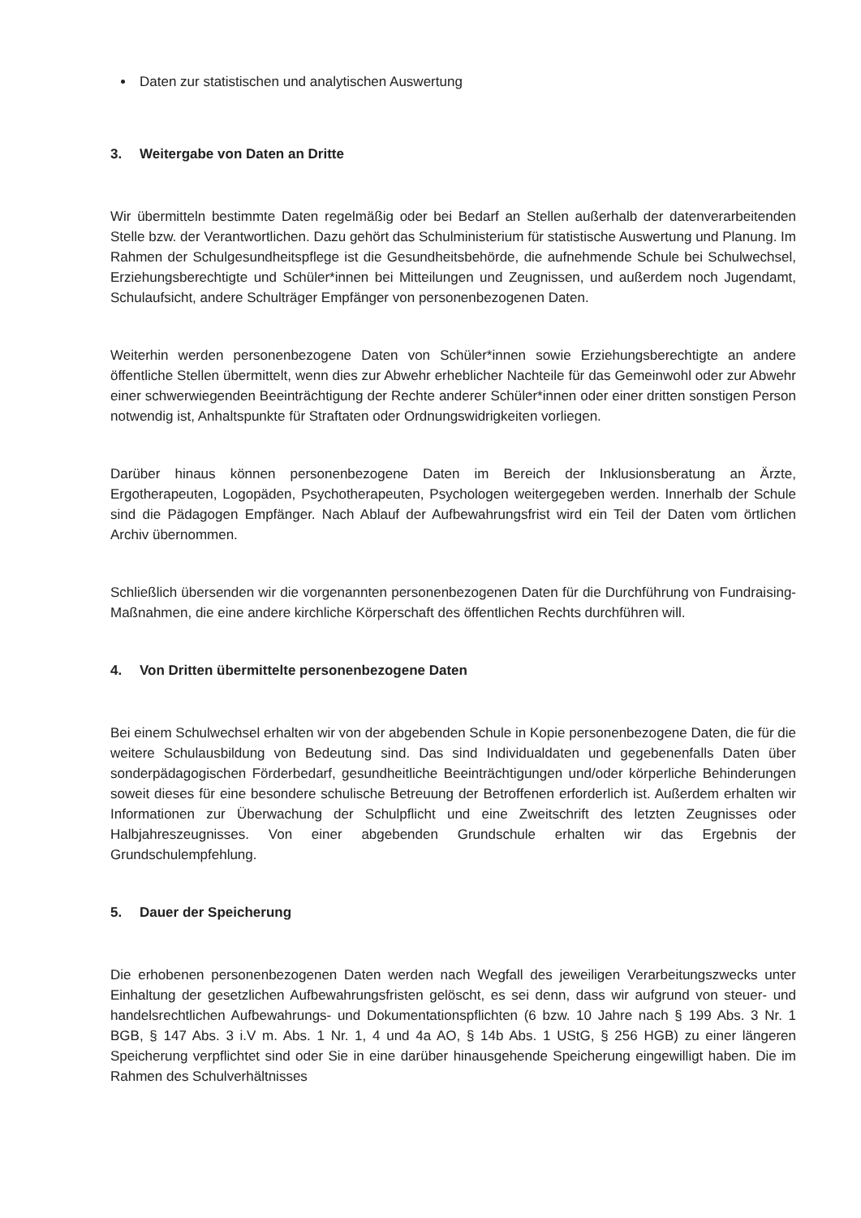Daten zur statistischen und analytischen Auswertung
3. Weitergabe von Daten an Dritte
Wir übermitteln bestimmte Daten regelmäßig oder bei Bedarf an Stellen außerhalb der datenverarbeitenden Stelle bzw. der Verantwortlichen. Dazu gehört das Schulministerium für statistische Auswertung und Planung. Im Rahmen der Schulgesundheitspflege ist die Gesundheitsbehörde, die aufnehmende Schule bei Schulwechsel, Erziehungsberechtigte und Schüler*innen bei Mitteilungen und Zeugnissen, und außerdem noch Jugendamt, Schulaufsicht, andere Schulträger Empfänger von personenbezogenen Daten.
Weiterhin werden personenbezogene Daten von Schüler*innen sowie Erziehungsberechtigte an andere öffentliche Stellen übermittelt, wenn dies zur Abwehr erheblicher Nachteile für das Gemeinwohl oder zur Abwehr einer schwerwiegenden Beeinträchtigung der Rechte anderer Schüler*innen oder einer dritten sonstigen Person notwendig ist, Anhaltspunkte für Straftaten oder Ordnungswidrigkeiten vorliegen.
Darüber hinaus können personenbezogene Daten im Bereich der Inklusionsberatung an Ärzte, Ergotherapeuten, Logopäden, Psychotherapeuten, Psychologen weitergegeben werden. Innerhalb der Schule sind die Pädagogen Empfänger. Nach Ablauf der Aufbewahrungsfrist wird ein Teil der Daten vom örtlichen Archiv übernommen.
Schließlich übersenden wir die vorgenannten personenbezogenen Daten für die Durchführung von Fundraising-Maßnahmen, die eine andere kirchliche Körperschaft des öffentlichen Rechts durchführen will.
4. Von Dritten übermittelte personenbezogene Daten
Bei einem Schulwechsel erhalten wir von der abgebenden Schule in Kopie personenbezogene Daten, die für die weitere Schulausbildung von Bedeutung sind. Das sind Individualdaten und gegebenenfalls Daten über sonderpädagogischen Förderbedarf, gesundheitliche Beeinträchtigungen und/oder körperliche Behinderungen soweit dieses für eine besondere schulische Betreuung der Betroffenen erforderlich ist. Außerdem erhalten wir Informationen zur Überwachung der Schulpflicht und eine Zweitschrift des letzten Zeugnisses oder Halbjahreszeugnisses. Von einer abgebenden Grundschule erhalten wir das Ergebnis der Grundschulempfehlung.
5. Dauer der Speicherung
Die erhobenen personenbezogenen Daten werden nach Wegfall des jeweiligen Verarbeitungszwecks unter Einhaltung der gesetzlichen Aufbewahrungsfristen gelöscht, es sei denn, dass wir aufgrund von steuer- und handelsrechtlichen Aufbewahrungs- und Dokumentationspflichten (6 bzw. 10 Jahre nach § 199 Abs. 3 Nr. 1 BGB, § 147 Abs. 3 i.V m. Abs. 1 Nr. 1, 4 und 4a AO, § 14b Abs. 1 UStG, § 256 HGB) zu einer längeren Speicherung verpflichtet sind oder Sie in eine darüber hinausgehende Speicherung eingewilligt haben. Die im Rahmen des Schulverhältnisses